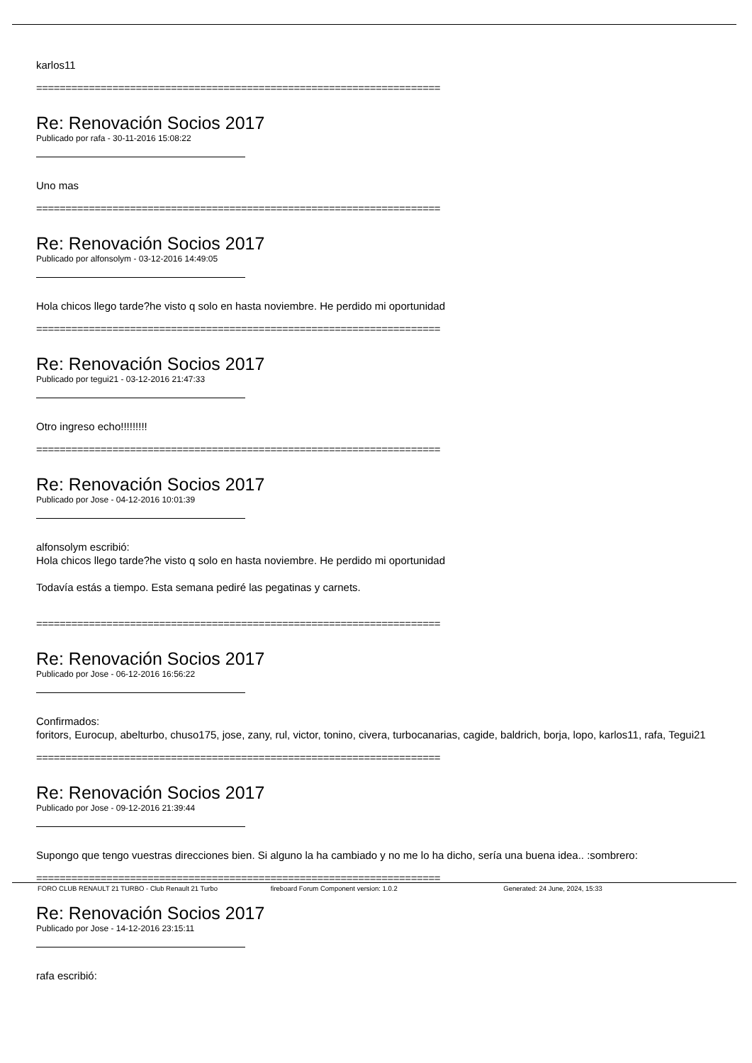karlos11
=====================================================================
Re: Renovación Socios 2017
Publicado por rafa - 30-11-2016 15:08:22
Uno mas
=====================================================================
Re: Renovación Socios 2017
Publicado por alfonsolym - 03-12-2016 14:49:05
Hola chicos llego tarde?he visto q solo en hasta noviembre. He perdido mi oportunidad
=====================================================================
Re: Renovación Socios 2017
Publicado por tegui21 - 03-12-2016 21:47:33
Otro ingreso echo!!!!!!!!!
=====================================================================
Re: Renovación Socios 2017
Publicado por Jose - 04-12-2016 10:01:39
alfonsolym escribió:
Hola chicos llego tarde?he visto q solo en hasta noviembre. He perdido mi oportunidad
Todavía estás a tiempo. Esta semana pediré las pegatinas y carnets.
=====================================================================
Re: Renovación Socios 2017
Publicado por Jose - 06-12-2016 16:56:22
Confirmados:
foritors, Eurocup, abelturbo, chuso175, jose, zany, rul, victor, tonino, civera, turbocanarias, cagide, baldrich, borja, lopo, karlos11, rafa, Tegui21
=====================================================================
Re: Renovación Socios 2017
Publicado por Jose - 09-12-2016 21:39:44
Supongo que tengo vuestras direcciones bien. Si alguno la ha cambiado y no me lo ha dicho, sería una buena idea.. :sombrero:
=====================================================================
Re: Renovación Socios 2017
Publicado por Jose - 14-12-2016 23:15:11
rafa escribió:
FORO CLUB RENAULT 21 TURBO - Club Renault 21 Turbo fireboard Forum Component version: 1.0.2 Generated: 24 June, 2024, 15:33